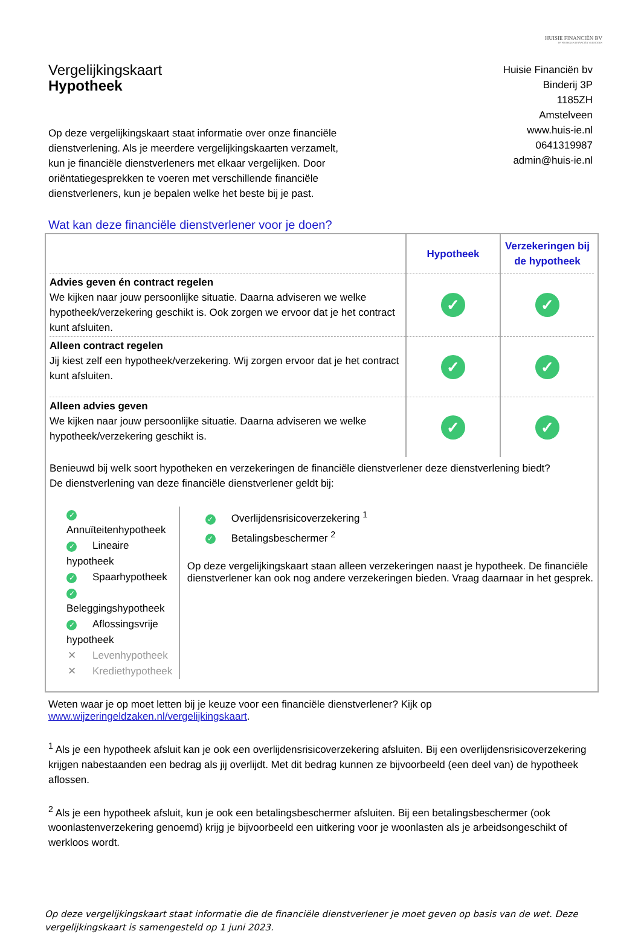HUISIE FINANCIËN BV
HYPOTHEKEN FINANCIËN VERMOGEN
Vergelijkingskaart
Hypotheek
Huisie Financiën bv
Binderij 3P
1185ZH
Amstelveen
www.huis-ie.nl
0641319987
admin@huis-ie.nl
Op deze vergelijkingskaart staat informatie over onze financiële dienstverlening. Als je meerdere vergelijkingskaarten verzamelt, kun je financiële dienstverleners met elkaar vergelijken. Door oriëntatiegesprekken te voeren met verschillende financiële dienstverleners, kun je bepalen welke het beste bij je past.
Wat kan deze financiële dienstverlener voor je doen?
| | Hypotheek | Verzekeringen bij de hypotheek |
| --- | --- | --- |
| Advies geven én contract regelen We kijken naar jouw persoonlijke situatie. Daarna adviseren we welke hypotheek/verzekering geschikt is. Ook zorgen we ervoor dat je het contract kunt afsluiten. | ✓ | ✓ |
| Alleen contract regelen Jij kiest zelf een hypotheek/verzekering. Wij zorgen ervoor dat je het contract kunt afsluiten. | ✓ | ✓ |
| Alleen advies geven We kijken naar jouw persoonlijke situatie. Daarna adviseren we welke hypotheek/verzekering geschikt is. | ✓ | ✓ |
Benieuwd bij welk soort hypotheken en verzekeringen de financiële dienstverlener deze dienstverlening biedt?
De dienstverlening van deze financiële dienstverlener geldt bij:
✓ Annuïteitenhypotheek
✓ Lineaire hypotheek
✓ Spaarhypotheek
✓ Beleggingshypotheek
✓ Aflossingsvrije hypotheek
✕ Levenhypotheek
✕ Krediethypotheek
✓ Overlijdensrisicoverzekering <sup>1</sup>
✓ Betalingsbeschermer <sup>2</sup>
Op deze vergelijkingskaart staan alleen verzekeringen naast je hypotheek. De financiële dienstverlener kan ook nog andere verzekeringen bieden. Vraag daarnaar in het gesprek.
Weten waar je op moet letten bij je keuze voor een financiële dienstverlener? Kijk op
www.wijzeringeldzaken.nl/vergelijkingskaart.
<sup>1</sup> Als je een hypotheek afsluit kan je ook een overlijdensrisicoverzekering afsluiten. Bij een overlijdensrisicoverzekering krijgen nabestaanden een bedrag als jij overlijdt. Met dit bedrag kunnen ze bijvoorbeeld (een deel van) de hypotheek aflossen.
<sup>2</sup> Als je een hypotheek afsluit, kun je ook een betalingsbeschermer afsluiten. Bij een betalingsbeschermer (ook woonlastenverzekering genoemd) krijg je bijvoorbeeld een uitkering voor je woonlasten als je arbeidsongeschikt of werkloos wordt.
Op deze vergelijkingskaart staat informatie die de financiële dienstverlener je moet geven op basis van de wet. Deze vergelijkingskaart is samengesteld op 1 juni 2023.